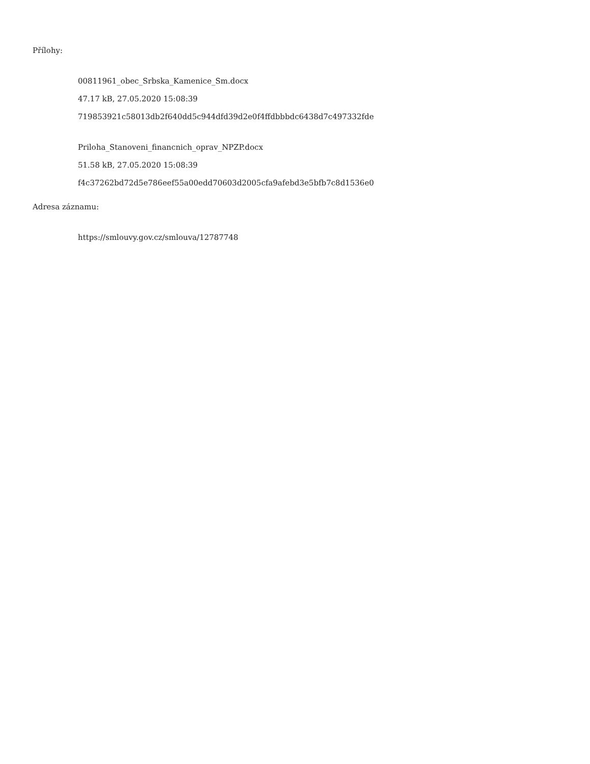Přílohy:
00811961_obec_Srbska_Kamenice_Sm.docx
47.17 kB, 27.05.2020 15:08:39
719853921c58013db2f640dd5c944dfd39d2e0f4ffdbbbdc6438d7c497332fde
Priloha_Stanoveni_financnich_oprav_NPZP.docx
51.58 kB, 27.05.2020 15:08:39
f4c37262bd72d5e786eef55a00edd70603d2005cfa9afebd3e5bfb7c8d1536e0
Adresa záznamu:
https://smlouvy.gov.cz/smlouva/12787748